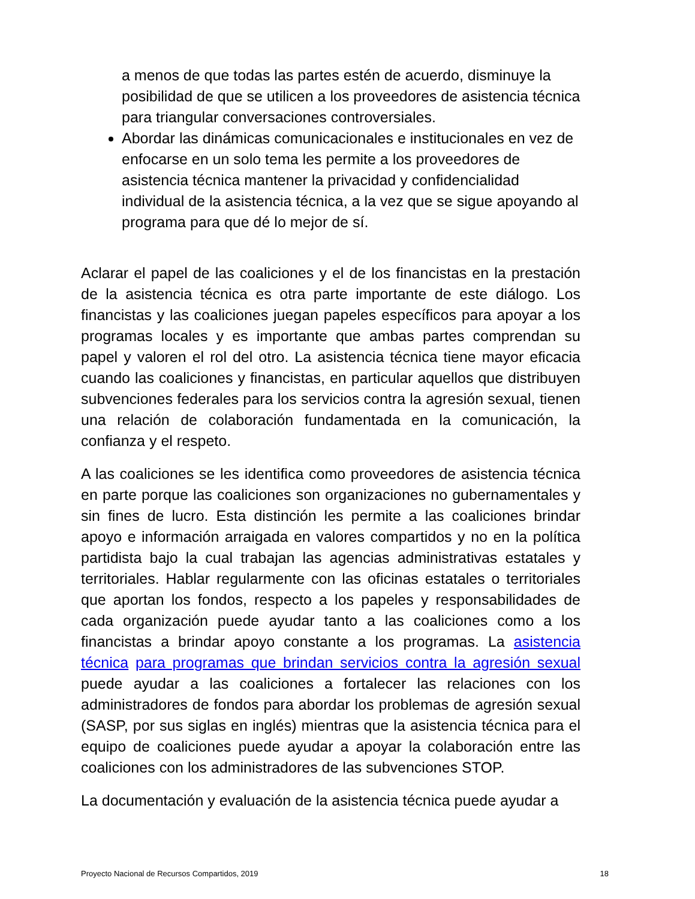a menos de que todas las partes estén de acuerdo, disminuye la posibilidad de que se utilicen a los proveedores de asistencia técnica para triangular conversaciones controversiales.
Abordar las dinámicas comunicacionales e institucionales en vez de enfocarse en un solo tema les permite a los proveedores de asistencia técnica mantener la privacidad y confidencialidad individual de la asistencia técnica, a la vez que se sigue apoyando al programa para que dé lo mejor de sí.
Aclarar el papel de las coaliciones y el de los financistas en la prestación de la asistencia técnica es otra parte importante de este diálogo. Los financistas y las coaliciones juegan papeles específicos para apoyar a los programas locales y es importante que ambas partes comprendan su papel y valoren el rol del otro. La asistencia técnica tiene mayor eficacia cuando las coaliciones y financistas, en particular aquellos que distribuyen subvenciones federales para los servicios contra la agresión sexual, tienen una relación de colaboración fundamentada en la comunicación, la confianza y el respeto.
A las coaliciones se les identifica como proveedores de asistencia técnica en parte porque las coaliciones son organizaciones no gubernamentales y sin fines de lucro. Esta distinción les permite a las coaliciones brindar apoyo e información arraigada en valores compartidos y no en la política partidista bajo la cual trabajan las agencias administrativas estatales y territoriales. Hablar regularmente con las oficinas estatales o territoriales que aportan los fondos, respecto a los papeles y responsabilidades de cada organización puede ayudar tanto a las coaliciones como a los financistas a brindar apoyo constante a los programas. La asistencia técnica para programas que brindan servicios contra la agresión sexual puede ayudar a las coaliciones a fortalecer las relaciones con los administradores de fondos para abordar los problemas de agresión sexual (SASP, por sus siglas en inglés) mientras que la asistencia técnica para el equipo de coaliciones puede ayudar a apoyar la colaboración entre las coaliciones con los administradores de las subvenciones STOP.
La documentación y evaluación de la asistencia técnica puede ayudar a
Proyecto Nacional de Recursos Compartidos, 2019 18